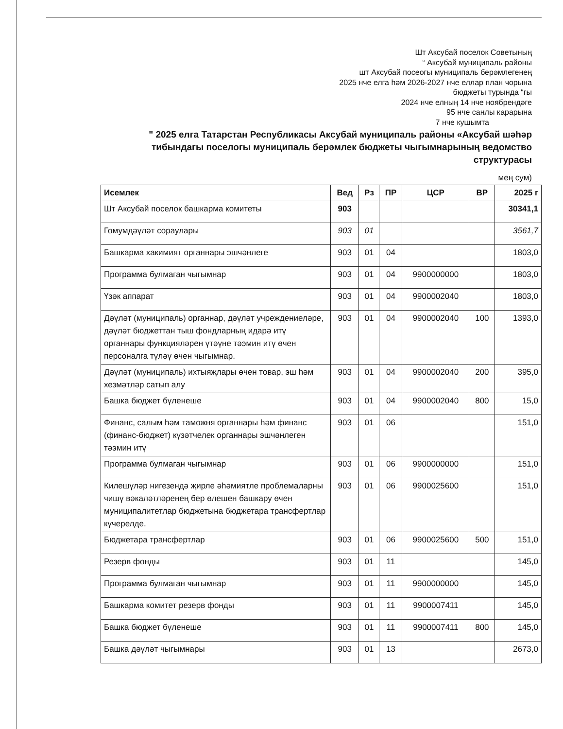Шт Аксубай поселок Советының
“ Аксубай муниципаль районы
шт Аксубай посеогы муниципаль берәмлегенең
2025 нче елга һәм 2026-2027 нче еллар план чорына
бюджеты турында “гы
2024 нче елның 14 нче ноябрендәге
95 нче санлы карарына
7 нче кушымта
" 2025 елга Татарстан Республикасы Аксубай муниципаль районы «Аксубай шәһәр тибындагы поселогы муниципаль берәмлек бюджеты чыгымнарының ведомство структурасы
мең сум)
| Исемлек | Вед | Рз | ПР | ЦСР | ВР | 2025 г |
| --- | --- | --- | --- | --- | --- | --- |
| Шт Аксубай поселок башкарма комитеты | 903 | | | | | 30341,1 |
| Гомумдәүләт сораулары | 903 | 01 | | | | 3561,7 |
| Башкарма хакимият органнары эшчәнлеге | 903 | 01 | 04 | | | 1803,0 |
| Программа булмаган чыгымнар | 903 | 01 | 04 | 9900000000 | | 1803,0 |
| Үзәк аппарат | 903 | 01 | 04 | 9900002040 | | 1803,0 |
| Дәүләт (муниципаль) органнар, дәүләт учреждениеләре, дәүләт бюджеттан тыш фондларның идарә итү органнары функцияләрен үтәүне тәэмин итү өчен персоналга түләү өчен чыгымнар. | 903 | 01 | 04 | 9900002040 | 100 | 1393,0 |
| Дәүләт (муниципаль) ихтыяҗлары өчен товар, эш һәм хезмәтләр сатып алу | 903 | 01 | 04 | 9900002040 | 200 | 395,0 |
| Башка бюджет бүленеше | 903 | 01 | 04 | 9900002040 | 800 | 15,0 |
| Финанс, салым һәм таможня органнары һәм финанс (финанс-бюджет) күзәтчелек органнары эшчәнлеген тәэмин итү | 903 | 01 | 06 | | | 151,0 |
| Программа булмаган чыгымнар | 903 | 01 | 06 | 9900000000 | | 151,0 |
| Килешүләр нигезендә җирле әһәмиятле проблемаларны чишү вәкаләтләренең бер өлешен башкару өчен муниципалитетлар бюджетына бюджетара трансфертлар күчерелде. | 903 | 01 | 06 | 9900025600 | | 151,0 |
| Бюджетара трансфертлар | 903 | 01 | 06 | 9900025600 | 500 | 151,0 |
| Резерв фонды | 903 | 01 | 11 | | | 145,0 |
| Программа булмаган чыгымнар | 903 | 01 | 11 | 9900000000 | | 145,0 |
| Башкарма комитет резерв фонды | 903 | 01 | 11 | 9900007411 | | 145,0 |
| Башка бюджет бүленеше | 903 | 01 | 11 | 9900007411 | 800 | 145,0 |
| Башка дәүләт чыгымнары | 903 | 01 | 13 | | | 2673,0 |